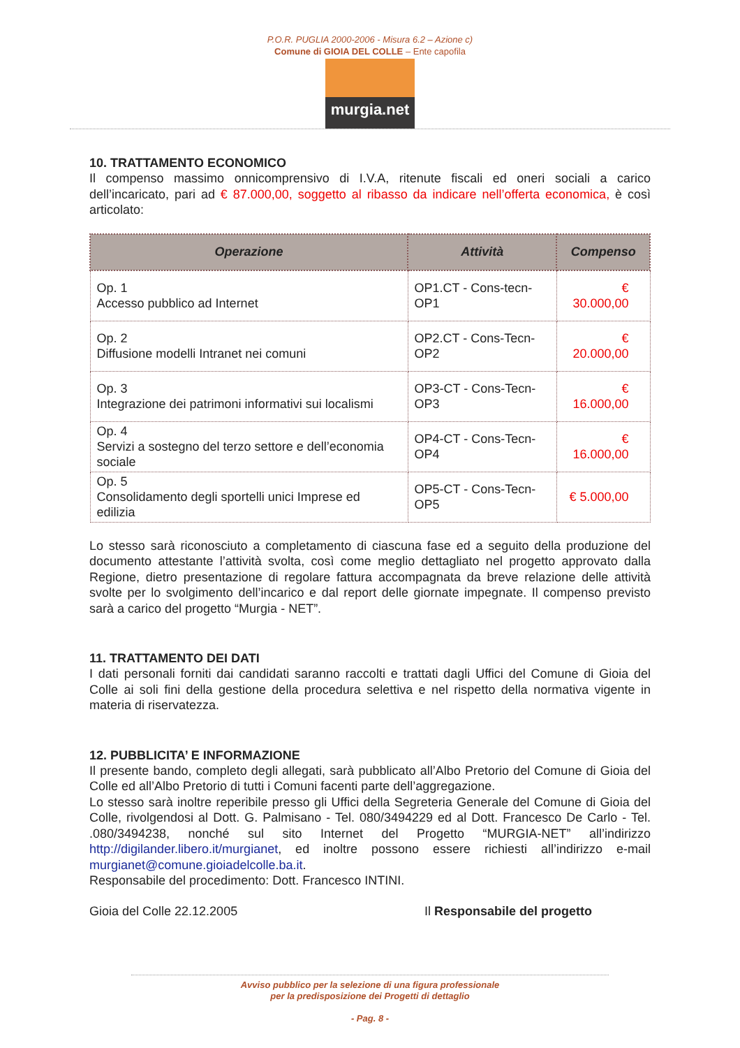P.O.R. PUGLIA 2000-2006 - Misura 6.2 – Azione c)
Comune di GIOIA DEL COLLE – Ente capofila
murgia.net
10. TRATTAMENTO ECONOMICO
Il compenso massimo onnicomprensivo di I.V.A, ritenute fiscali ed oneri sociali a carico dell’incaricato, pari ad € 87.000,00, soggetto al ribasso da indicare nell’offerta economica, è così articolato:
| Operazione | Attività | Compenso |
| --- | --- | --- |
| Op. 1 Accesso pubblico ad Internet | OP1.CT - Cons-tecn-OP1 | € 30.000,00 |
| Op. 2 Diffusione modelli Intranet nei comuni | OP2.CT - Cons-Tecn-OP2 | € 20.000,00 |
| Op. 3 Integrazione dei patrimoni informativi sui localismi | OP3-CT - Cons-Tecn-OP3 | € 16.000,00 |
| Op. 4 Servizi a sostegno del terzo settore e dell’economia sociale | OP4-CT - Cons-Tecn-OP4 | € 16.000,00 |
| Op. 5 Consolidamento degli sportelli unici Imprese ed edilizia | OP5-CT - Cons-Tecn-OP5 | € 5.000,00 |
Lo stesso sarà riconosciuto a completamento di ciascuna fase ed a seguito della produzione del documento attestante l’attività svolta, così come meglio dettagliato nel progetto approvato dalla Regione, dietro presentazione di regolare fattura accompagnata da breve relazione delle attività svolte per lo svolgimento dell’incarico e dal report delle giornate impegnate. Il compenso previsto sarà a carico del progetto “Murgia - NET”.
11. TRATTAMENTO DEI DATI
I dati personali forniti dai candidati saranno raccolti e trattati dagli Uffici del Comune di Gioia del Colle ai soli fini della gestione della procedura selettiva e nel rispetto della normativa vigente in materia di riservatezza.
12. PUBBLICITA’ E INFORMAZIONE
Il presente bando, completo degli allegati, sarà pubblicato all’Albo Pretorio del Comune di Gioia del Colle ed all’Albo Pretorio di tutti i Comuni facenti parte dell’aggregazione.
Lo stesso sarà inoltre reperibile presso gli Uffici della Segreteria Generale del Comune di Gioia del Colle, rivolgendosi al Dott. G. Palmisano - Tel. 080/3494229 ed al Dott. Francesco De Carlo - Tel. .080/3494238, nonché sul sito Internet del Progetto “MURGIA-NET” all’indirizzo http://digilander.libero.it/murgianet, ed inoltre possono essere richiesti all’indirizzo e-mail murgianet@comune.gioiadelcolle.ba.it.
Responsabile del procedimento: Dott. Francesco INTINI.
Gioia del Colle 22.12.2005 Il Responsabile del progetto
Avviso pubblico per la selezione di una figura professionale
per la predisposizione dei Progetti di dettaglio
- Pag. 8 -